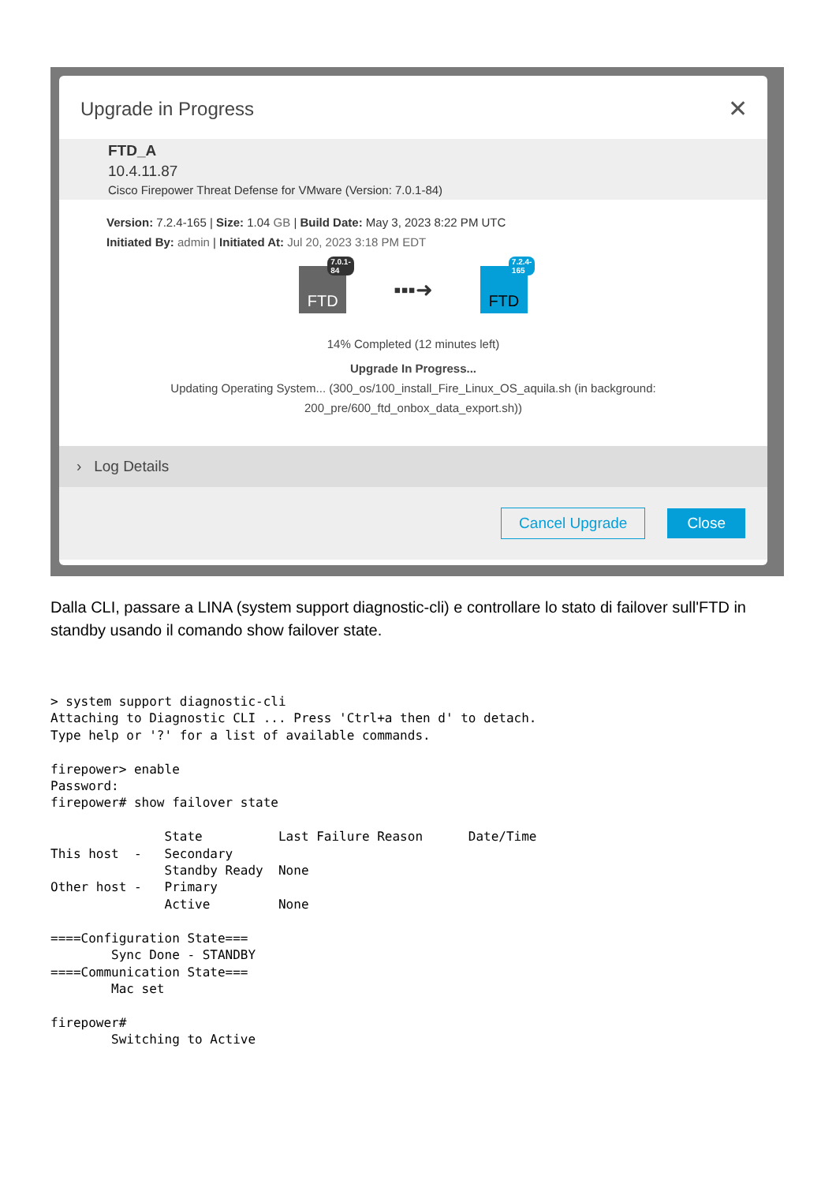Upgrade in Progress
✕
FTD_A
10.4.11.87
Cisco Firepower Threat Defense for VMware (Version: 7.0.1-84)
Version: 7.2.4-165 | Size: 1.04 GB | Build Date: May 3, 2023 8:22 PM UTC
Initiated By: admin | Initiated At: Jul 20, 2023 3:18 PM EDT
FTD
7.0.1-84
▪▪▪➜
FTD
7.2.4-165
14% Completed (12 minutes left)
Upgrade In Progress...
Updating Operating System... (300_os/100_install_Fire_Linux_OS_aquila.sh (in background:
200_pre/600_ftd_onbox_data_export.sh))
› Log Details
Cancel Upgrade Close
Dalla CLI, passare a LINA (system support diagnostic-cli) e controllare lo stato di failover sull'FTD in standby usando il comando show failover state.
> system support diagnostic-cli
Attaching to Diagnostic CLI ... Press 'Ctrl+a then d' to detach.
Type help or '?' for a list of available commands.

firepower> enable
Password:
firepower# show failover state

               State          Last Failure Reason      Date/Time
This host  -   Secondary
               Standby Ready  None
Other host -   Primary
               Active         None

====Configuration State===
        Sync Done - STANDBY
====Communication State===
        Mac set

firepower#
        Switching to Active